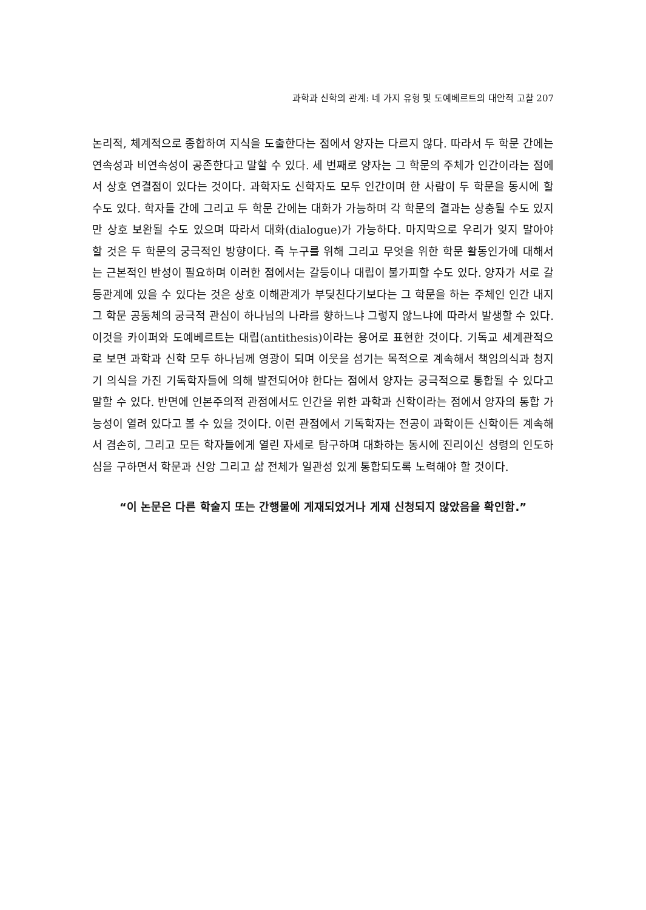과학과 신학의 관계: 네 가지 유형 및 도예베르트의 대안적 고찰 207
논리적, 체계적으로 종합하여 지식을 도출한다는 점에서 양자는 다르지 않다. 따라서 두 학문 간에는 연속성과 비연속성이 공존한다고 말할 수 있다. 세 번째로 양자는 그 학문의 주체가 인간이라는 점에서 상호 연결점이 있다는 것이다. 과학자도 신학자도 모두 인간이며 한 사람이 두 학문을 동시에 할 수도 있다. 학자들 간에 그리고 두 학문 간에는 대화가 가능하며 각 학문의 결과는 상충될 수도 있지만 상호 보완될 수도 있으며 따라서 대화(dialogue)가 가능하다. 마지막으로 우리가 잊지 말아야 할 것은 두 학문의 궁극적인 방향이다. 즉 누구를 위해 그리고 무엇을 위한 학문 활동인가에 대해서는 근본적인 반성이 필요하며 이러한 점에서는 갈등이나 대립이 불가피할 수도 있다. 양자가 서로 갈등관계에 있을 수 있다는 것은 상호 이해관계가 부딪친다기보다는 그 학문을 하는 주체인 인간 내지 그 학문 공동체의 궁극적 관심이 하나님의 나라를 향하느냐 그렇지 않느냐에 따라서 발생할 수 있다. 이것을 카이퍼와 도예베르트는 대립(antithesis)이라는 용어로 표현한 것이다. 기독교 세계관적으로 보면 과학과 신학 모두 하나님께 영광이 되며 이웃을 섬기는 목적으로 계속해서 책임의식과 청지기 의식을 가진 기독학자들에 의해 발전되어야 한다는 점에서 양자는 궁극적으로 통합될 수 있다고 말할 수 있다. 반면에 인본주의적 관점에서도 인간을 위한 과학과 신학이라는 점에서 양자의 통합 가능성이 열려 있다고 볼 수 있을 것이다. 이런 관점에서 기독학자는 전공이 과학이든 신학이든 계속해서 겸손히, 그리고 모든 학자들에게 열린 자세로 탐구하며 대화하는 동시에 진리이신 성령의 인도하심을 구하면서 학문과 신앙 그리고 삶 전체가 일관성 있게 통합되도록 노력해야 할 것이다.
“이 논문은 다른 학술지 또는 간행물에 게재되었거나 게재 신청되지 않았음을 확인함.”